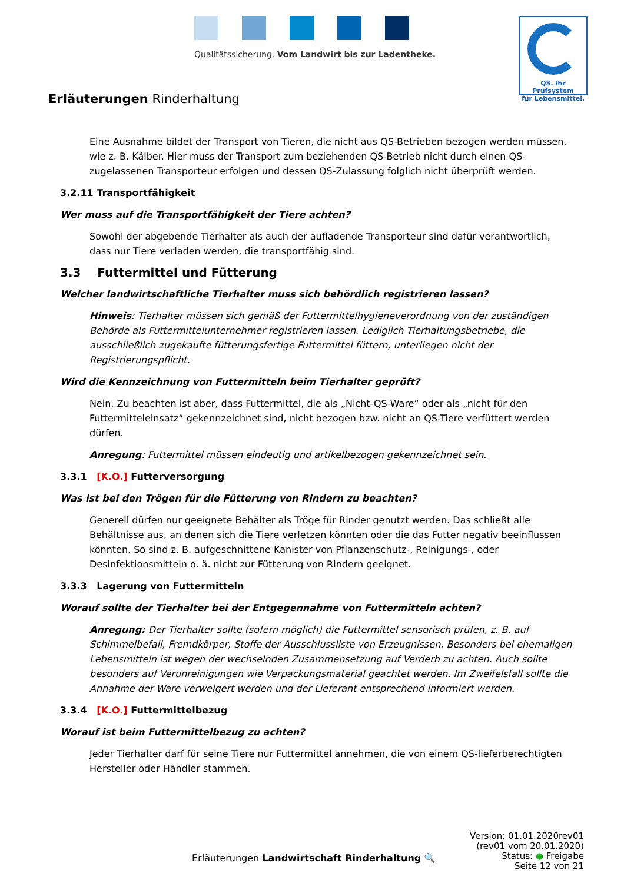Qualitätssicherung. Vom Landwirt bis zur Ladentheke.
QS. Ihr Prüfsystem
für Lebensmittel.
Erläuterungen Rinderhaltung
Eine Ausnahme bildet der Transport von Tieren, die nicht aus QS-Betrieben bezogen werden müssen, wie z. B. Kälber. Hier muss der Transport zum beziehenden QS-Betrieb nicht durch einen QS-zugelassenen Transporteur erfolgen und dessen QS-Zulassung folglich nicht überprüft werden.
3.2.11 Transportfähigkeit
Wer muss auf die Transportfähigkeit der Tiere achten?
Sowohl der abgebende Tierhalter als auch der aufladende Transporteur sind dafür verantwortlich, dass nur Tiere verladen werden, die transportfähig sind.
3.3 Futtermittel und Fütterung
Welcher landwirtschaftliche Tierhalter muss sich behördlich registrieren lassen?
Hinweis: Tierhalter müssen sich gemäß der Futtermittelhygieneverordnung von der zuständigen Behörde als Futtermittelunternehmer registrieren lassen. Lediglich Tierhaltungsbetriebe, die ausschließlich zugekaufte fütterungsfertige Futtermittel füttern, unterliegen nicht der Registrierungspflicht.
Wird die Kennzeichnung von Futtermitteln beim Tierhalter geprüft?
Nein. Zu beachten ist aber, dass Futtermittel, die als „Nicht-QS-Ware“ oder als „nicht für den Futtermitteleinsatz“ gekennzeichnet sind, nicht bezogen bzw. nicht an QS-Tiere verfüttert werden dürfen.
Anregung: Futtermittel müssen eindeutig und artikelbezogen gekennzeichnet sein.
3.3.1 [K.O.] Futterversorgung
Was ist bei den Trögen für die Fütterung von Rindern zu beachten?
Generell dürfen nur geeignete Behälter als Tröge für Rinder genutzt werden. Das schließt alle Behältnisse aus, an denen sich die Tiere verletzen könnten oder die das Futter negativ beeinflussen könnten. So sind z. B. aufgeschnittene Kanister von Pflanzenschutz-, Reinigungs-, oder Desinfektionsmitteln o. ä. nicht zur Fütterung von Rindern geeignet.
3.3.3 Lagerung von Futtermitteln
Worauf sollte der Tierhalter bei der Entgegennahme von Futtermitteln achten?
Anregung: Der Tierhalter sollte (sofern möglich) die Futtermittel sensorisch prüfen, z. B. auf Schimmelbefall, Fremdkörper, Stoffe der Ausschlussliste von Erzeugnissen. Besonders bei ehemaligen Lebensmitteln ist wegen der wechselnden Zusammensetzung auf Verderb zu achten. Auch sollte besonders auf Verunreinigungen wie Verpackungsmaterial geachtet werden. Im Zweifelsfall sollte die Annahme der Ware verweigert werden und der Lieferant entsprechend informiert werden.
3.3.4 [K.O.] Futtermittelbezug
Worauf ist beim Futtermittelbezug zu achten?
Jeder Tierhalter darf für seine Tiere nur Futtermittel annehmen, die von einem QS-lieferberechtigten Hersteller oder Händler stammen.
Erläuterungen Landwirtschaft Rinderhaltung 🔍
Version: 01.01.2020rev01
(rev01 vom 20.01.2020)
Status: ● Freigabe
Seite 12 von 21